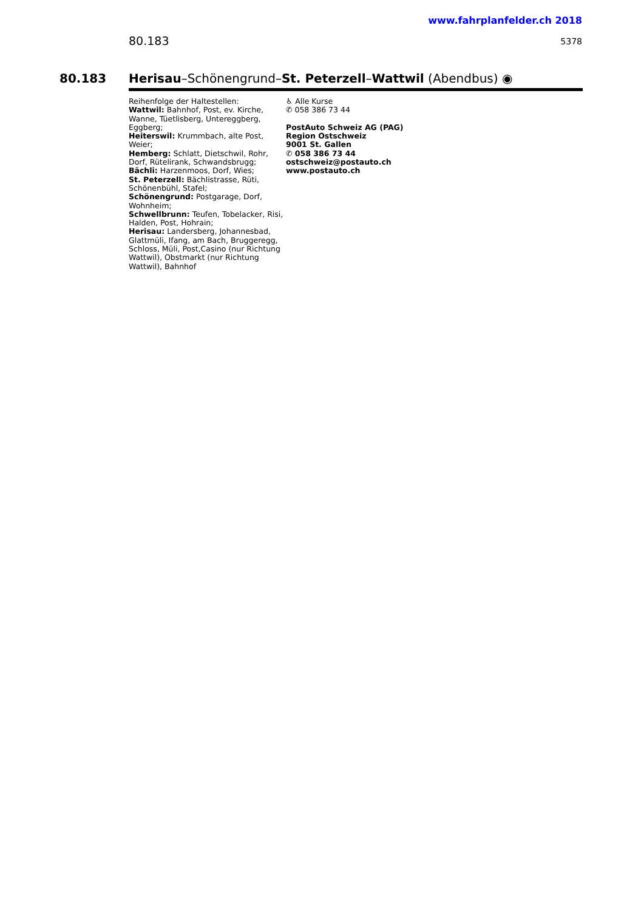www.fahrplanfelder.ch 2018
80.183 5378
80.183 Herisau–Schönengrund–St. Peterzell–Wattwil (Abendbus) ◉
Reihenfolge der Haltestellen:
Wattwil: Bahnhof, Post, ev. Kirche, Wanne, Tüetlisberg, Untereggberg, Eggberg;
Heiterswil: Krummbach, alte Post, Weier;
Hemberg: Schlatt, Dietschwil, Rohr, Dorf, Rütelirank, Schwandsbrugg;
Bächli: Harzenmoos, Dorf, Wies;
St. Peterzell: Bächlistrasse, Rüti, Schönenbühl, Stafel;
Schönengrund: Postgarage, Dorf, Wohnheim;
Schwellbrunn: Teufen, Tobelacker, Risi, Halden, Post, Hohrain;
Herisau: Landersberg, Johannesbad, Glattmüli, Ifang, am Bach, Bruggeregg, Schloss, Müli, Post,Casino (nur Richtung Wattwil), Obstmarkt (nur Richtung Wattwil), Bahnhof
♿ Alle Kurse
✆ 058 386 73 44
PostAuto Schweiz AG (PAG)
Region Ostschweiz
9001 St. Gallen
✆ 058 386 73 44
ostschweiz@postauto.ch
www.postauto.ch